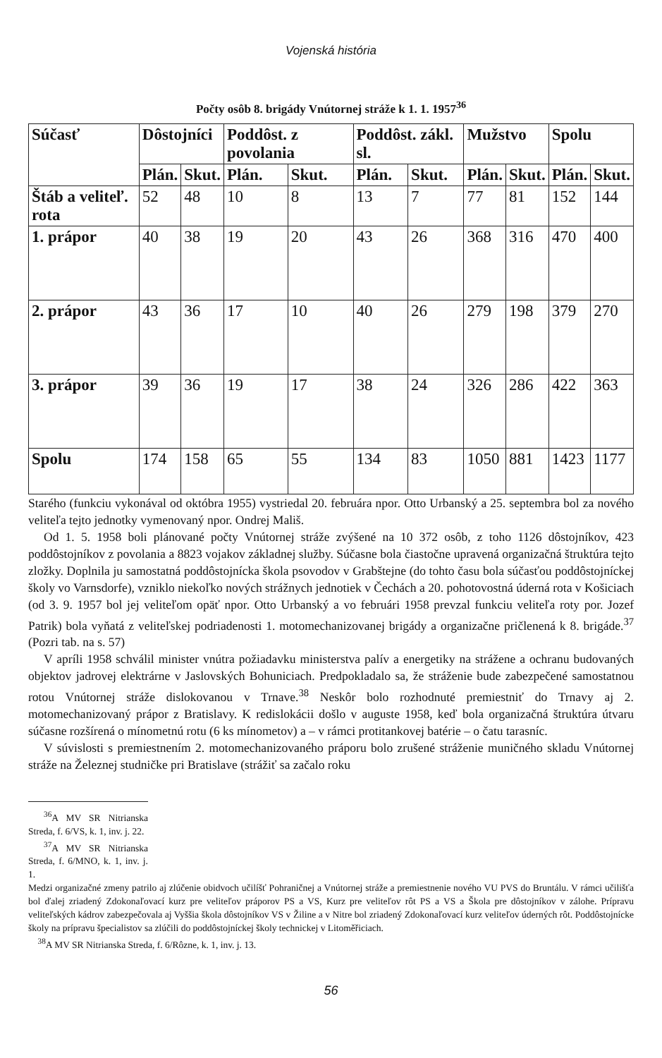Vojenská história
Počty osôb 8. brigády Vnútornej stráže k 1. 1. 1957<sup>36</sup>
| Súčasť | Dôstojníci | | Poddôst. z povolania | | Poddôst. zákl. sl. | | Mužstvo | | Spolu | |
| --- | --- | --- | --- | --- | --- | --- | --- | --- | --- | --- |
| | Plán. | Skut. | Plán. | Skut. | Plán. | Skut. | Plán. | Skut. | Plán. | Skut. |
| Štáb a veliteľ. rota | 52 | 48 | 10 | 8 | 13 | 7 | 77 | 81 | 152 | 144 |
| 1. prápor | 40 | 38 | 19 | 20 | 43 | 26 | 368 | 316 | 470 | 400 |
| 2. prápor | 43 | 36 | 17 | 10 | 40 | 26 | 279 | 198 | 379 | 270 |
| 3. prápor | 39 | 36 | 19 | 17 | 38 | 24 | 326 | 286 | 422 | 363 |
| Spolu | 174 | 158 | 65 | 55 | 134 | 83 | 1050 | 881 | 1423 | 1177 |
Starého (funkciu vykonával od októbra 1955) vystriedal 20. februára npor. Otto Urbanský a 25. septembra bol za nového veliteľa tejto jednotky vymenovaný npor. Ondrej Mališ.
Od 1. 5. 1958 boli plánované počty Vnútornej stráže zvýšené na 10 372 osôb, z toho 1126 dôstojníkov, 423 poddôstojníkov z povolania a 8823 vojakov základnej služby. Súčasne bola čiastočne upravená organizačná štruktúra tejto zložky. Doplnila ju samostatná poddôstojnícka škola psovodov v Grabštejne (do tohto času bola súčasťou poddôstojníckej školy vo Varnsdorfe), vzniklo niekoľko nových strážnych jednotiek v Čechách a 20. pohotovostná úderná rota v Košiciach (od 3. 9. 1957 bol jej veliteľom opäť npor. Otto Urbanský a vo februári 1958 prevzal funkciu veliteľa roty por. Jozef Patrik) bola vyňatá z veliteľskej podriadenosti 1. motomechanizovanej brigády a organizačne pričlenená k 8. brigáde.<sup>37</sup> (Pozri tab. na s. 57)
V apríli 1958 schválil minister vnútra požiadavku ministerstva palív a energetiky na strážene a ochranu budovaných objektov jadrovej elektrárne v Jaslovských Bohuniciach. Predpokladalo sa, že stráženie bude zabezpečené samostatnou rotou Vnútornej stráže dislokovanou v Trnave.<sup>38</sup> Neskôr bolo rozhodnuté premiestniť do Trnavy aj 2. motomechanizovaný prápor z Bratislavy. K redislokácii došlo v auguste 1958, keď bola organizačná štruktúra útvaru súčasne rozšírená o mínometnú rotu (6 ks mínometov) a – v rámci protitankovej batérie – o čatu tarasníc.
V súvislosti s premiestnením 2. motomechanizovaného práporu bolo zrušené stráženie muničného skladu Vnútornej stráže na Železnej studničke pri Bratislave (strážiť sa začalo roku
<sup>36</sup> A MV SR Nitrianska Streda, f. 6/VS, k. 1, inv. j. 22.
<sup>37</sup> A MV SR Nitrianska Streda, f. 6/MNO, k. 1, inv. j. 1.
Medzi organizačné zmeny patrilo aj zlúčenie obidvoch učilíšť Pohraničnej a Vnútornej stráže a premiestnenie nového VU PVS do Bruntálu. V rámci učilišťa bol ďalej zriadený Zdokonaľovací kurz pre veliteľov práporov PS a VS, Kurz pre veliteľov rôt PS a VS a Škola pre dôstojníkov v zálohe. Prípravu veliteľských kádrov zabezpečovala aj Vyššia škola dôstojníkov VS v Žiline a v Nitre bol zriadený Zdokonaľovací kurz veliteľov úderných rôt. Poddôstojnícke školy na prípravu špecialistov sa zlúčili do poddôstojníckej školy technickej v Litoměřiciach.
<sup>38</sup> A MV SR Nitrianska Streda, f. 6/Rôzne, k. 1, inv. j. 13.
56